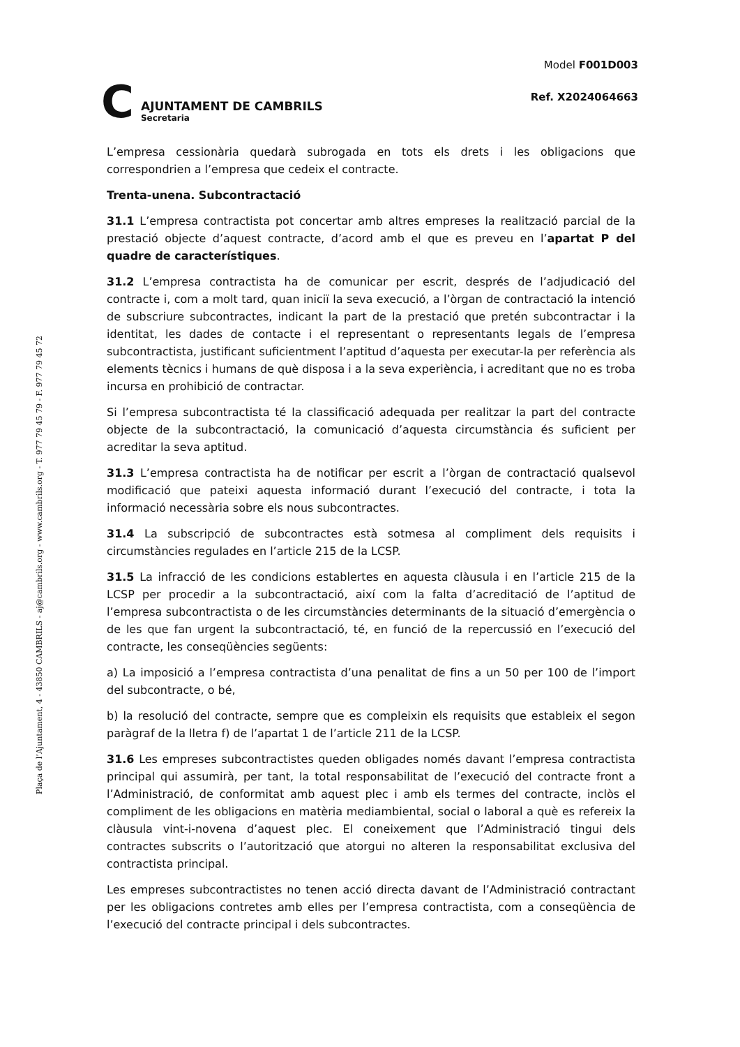C
AJUNTAMENT DE CAMBRILS
Secretaria
Model F001D003
Ref. X2024064663
Plaça de l’Ajuntament, 4 - 43850 CAMBRILS - aj@cambrils.org - www.cambrils.org - T. 977 79 45 79 - F. 977 79 45 72
L’empresa cessionària quedarà subrogada en tots els drets i les obligacions que correspondrien a l’empresa que cedeix el contracte.
Trenta-unena. Subcontractació
31.1 L’empresa contractista pot concertar amb altres empreses la realització parcial de la prestació objecte d’aquest contracte, d’acord amb el que es preveu en l’apartat P del quadre de característiques.
31.2 L’empresa contractista ha de comunicar per escrit, després de l’adjudicació del contracte i, com a molt tard, quan iniciï la seva execució, a l’òrgan de contractació la intenció de subscriure subcontractes, indicant la part de la prestació que pretén subcontractar i la identitat, les dades de contacte i el representant o representants legals de l’empresa subcontractista, justificant suficientment l’aptitud d’aquesta per executar-la per referència als elements tècnics i humans de què disposa i a la seva experiència, i acreditant que no es troba incursa en prohibició de contractar.
Si l’empresa subcontractista té la classificació adequada per realitzar la part del contracte objecte de la subcontractació, la comunicació d’aquesta circumstància és suficient per acreditar la seva aptitud.
31.3 L’empresa contractista ha de notificar per escrit a l’òrgan de contractació qualsevol modificació que pateixi aquesta informació durant l’execució del contracte, i tota la informació necessària sobre els nous subcontractes.
31.4 La subscripció de subcontractes està sotmesa al compliment dels requisits i circumstàncies regulades en l’article 215 de la LCSP.
31.5 La infracció de les condicions establertes en aquesta clàusula i en l’article 215 de la LCSP per procedir a la subcontractació, així com la falta d’acreditació de l’aptitud de l’empresa subcontractista o de les circumstàncies determinants de la situació d’emergència o de les que fan urgent la subcontractació, té, en funció de la repercussió en l’execució del contracte, les conseqüències següents:
a) La imposició a l’empresa contractista d’una penalitat de fins a un 50 per 100 de l’import del subcontracte, o bé,
b) la resolució del contracte, sempre que es compleixin els requisits que estableix el segon paràgraf de la lletra f) de l’apartat 1 de l’article 211 de la LCSP.
31.6 Les empreses subcontractistes queden obligades només davant l’empresa contractista principal qui assumirà, per tant, la total responsabilitat de l’execució del contracte front a l’Administració, de conformitat amb aquest plec i amb els termes del contracte, inclòs el compliment de les obligacions en matèria mediambiental, social o laboral a què es refereix la clàusula vint-i-novena d’aquest plec. El coneixement que l’Administració tingui dels contractes subscrits o l’autorització que atorgui no alteren la responsabilitat exclusiva del contractista principal.
Les empreses subcontractistes no tenen acció directa davant de l’Administració contractant per les obligacions contretes amb elles per l’empresa contractista, com a conseqüència de l’execució del contracte principal i dels subcontractes.